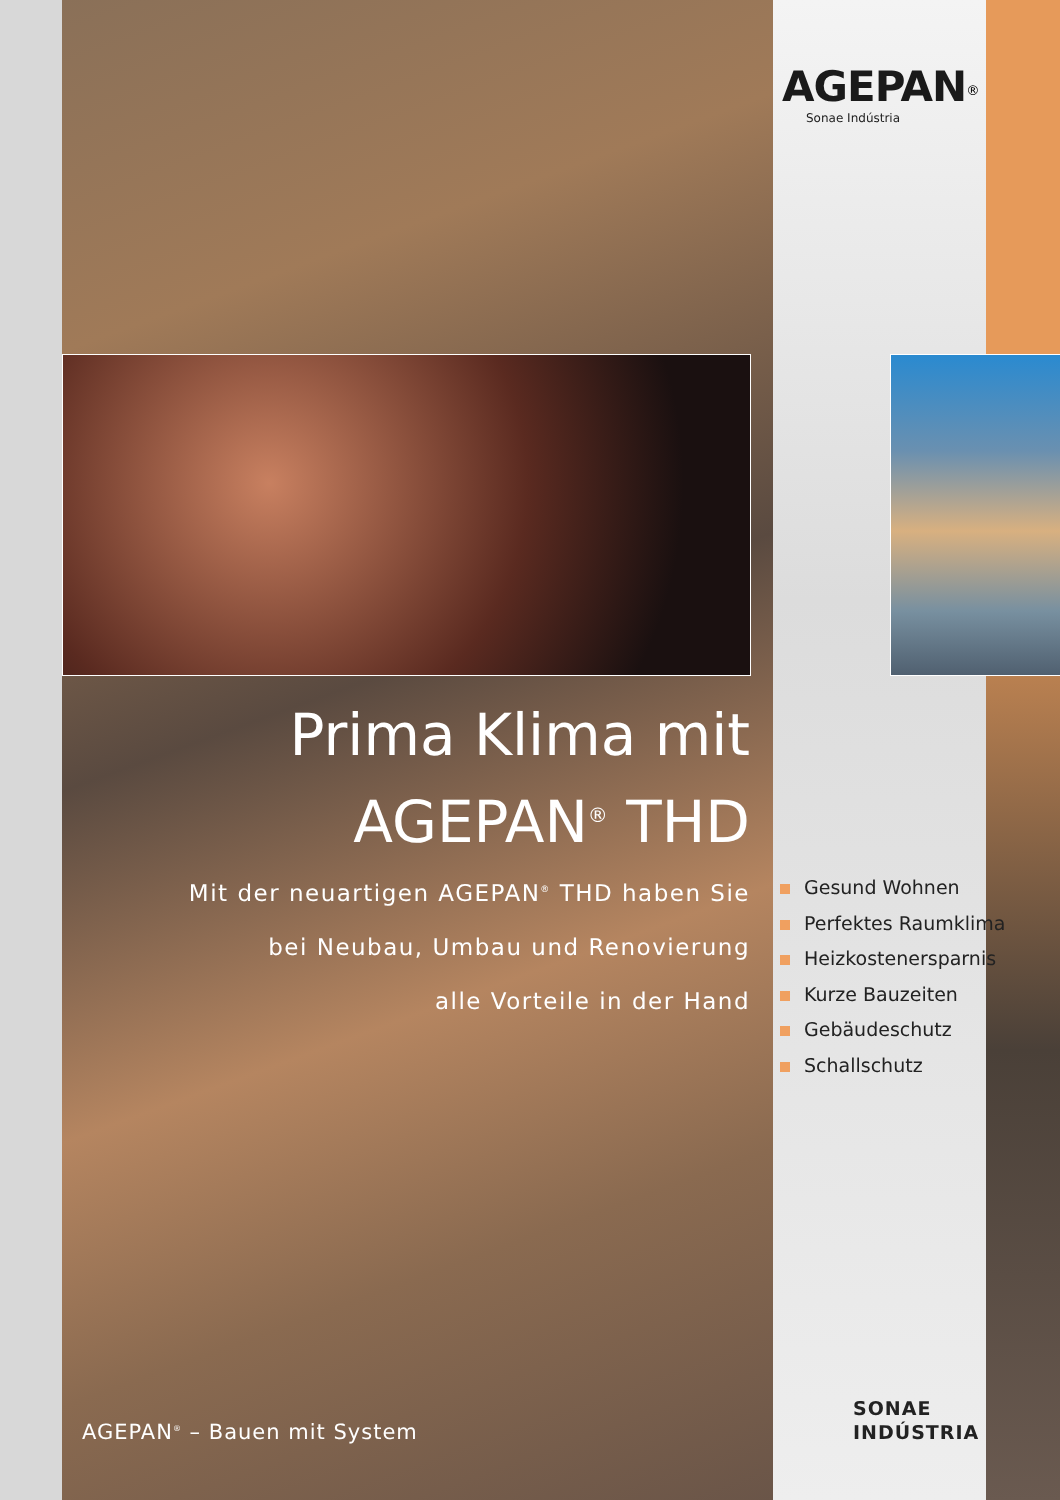AGEPAN<sup>®</sup>
Sonae Indústria
Prima Klima mit
AGEPAN<sup>®</sup> THD
Mit der neuartigen AGEPAN<sup>®</sup> THD haben Sie
bei Neubau, Umbau und Renovierung
alle Vorteile in der Hand
Gesund Wohnen
Perfektes Raumklima
Heizkostenersparnis
Kurze Bauzeiten
Gebäudeschutz
Schallschutz
AGEPAN<sup>®</sup> – Bauen mit System
SONAE
INDÚSTRIA